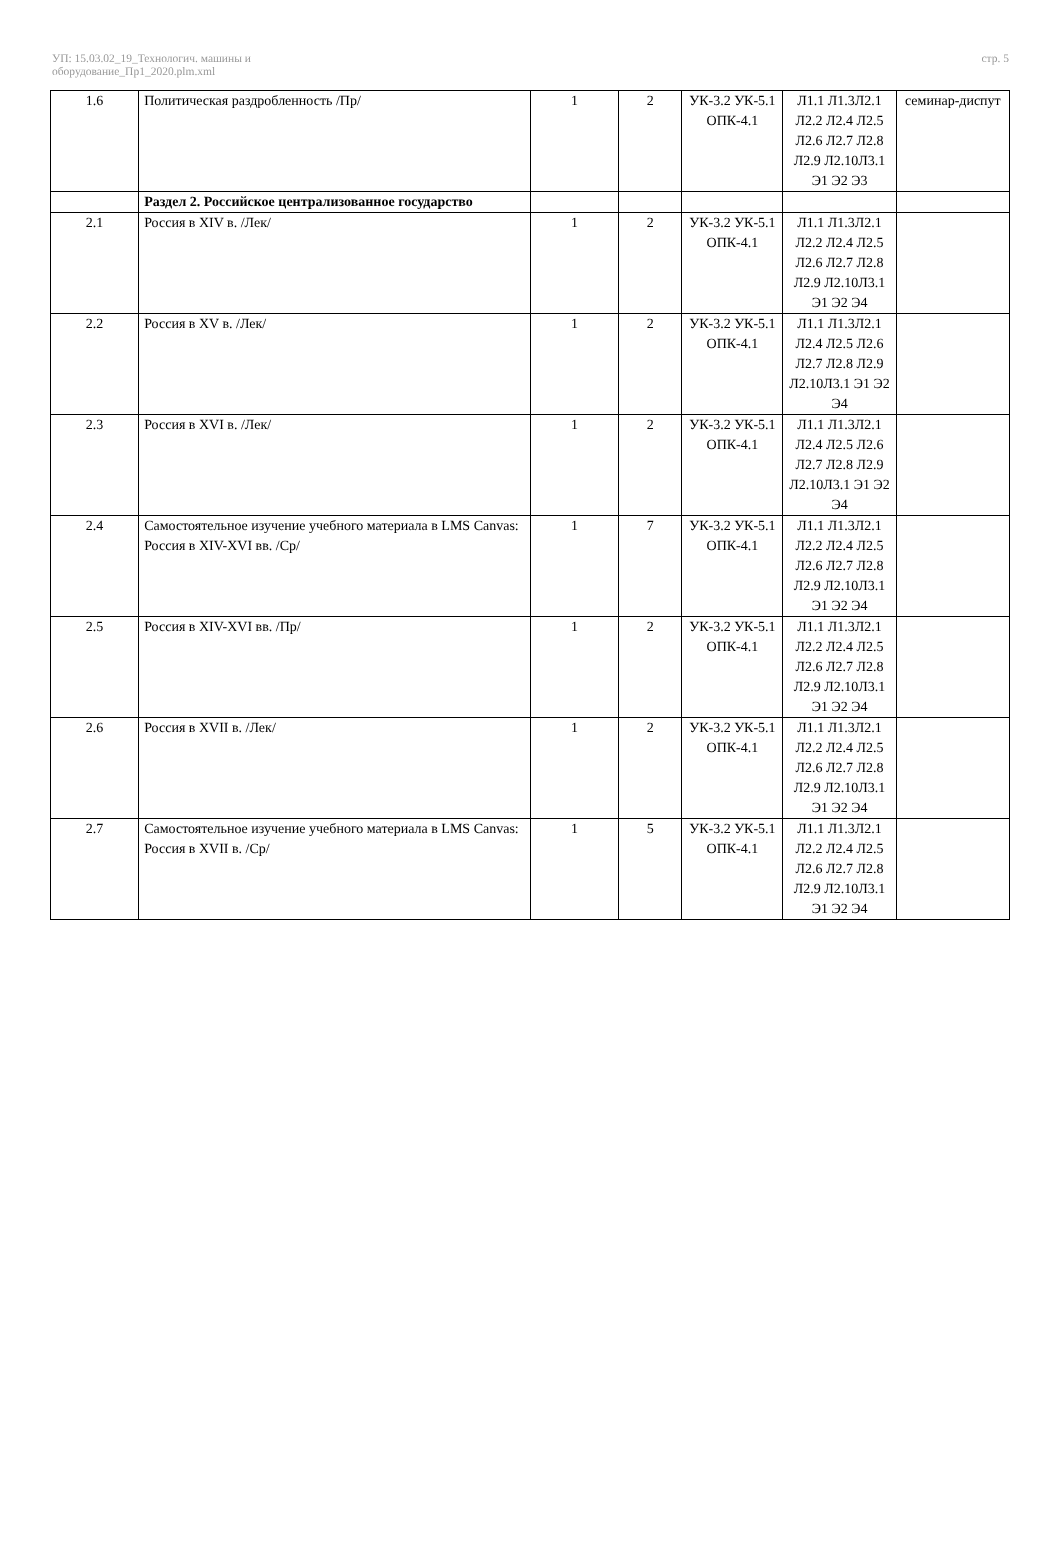УП: 15.03.02_19_Технологич. машины и
оборудование_Пр1_2020.plm.xml
стр. 5
| 1.6 | Политическая раздробленность /Пр/ | 1 | 2 | УК-3.2 УК-5.1 ОПК-4.1 | Л1.1 Л1.3Л2.1 Л2.2 Л2.4 Л2.5 Л2.6 Л2.7 Л2.8 Л2.9 Л2.10Л3.1 Э1 Э2 Э3 | семинар-диспут |
| | Раздел 2. Российское централизованное государство | | | | | |
| 2.1 | Россия в XIV в. /Лек/ | 1 | 2 | УК-3.2 УК-5.1 ОПК-4.1 | Л1.1 Л1.3Л2.1 Л2.2 Л2.4 Л2.5 Л2.6 Л2.7 Л2.8 Л2.9 Л2.10Л3.1 Э1 Э2 Э4 | |
| 2.2 | Россия в XV в. /Лек/ | 1 | 2 | УК-3.2 УК-5.1 ОПК-4.1 | Л1.1 Л1.3Л2.1 Л2.4 Л2.5 Л2.6 Л2.7 Л2.8 Л2.9 Л2.10Л3.1 Э1 Э2 Э4 | |
| 2.3 | Россия в XVI в. /Лек/ | 1 | 2 | УК-3.2 УК-5.1 ОПК-4.1 | Л1.1 Л1.3Л2.1 Л2.4 Л2.5 Л2.6 Л2.7 Л2.8 Л2.9 Л2.10Л3.1 Э1 Э2 Э4 | |
| 2.4 | Самостоятельное изучение учебного материала в LMS Canvas: Россия в XIV-XVI вв. /Ср/ | 1 | 7 | УК-3.2 УК-5.1 ОПК-4.1 | Л1.1 Л1.3Л2.1 Л2.2 Л2.4 Л2.5 Л2.6 Л2.7 Л2.8 Л2.9 Л2.10Л3.1 Э1 Э2 Э4 | |
| 2.5 | Россия в XIV-XVI вв. /Пр/ | 1 | 2 | УК-3.2 УК-5.1 ОПК-4.1 | Л1.1 Л1.3Л2.1 Л2.2 Л2.4 Л2.5 Л2.6 Л2.7 Л2.8 Л2.9 Л2.10Л3.1 Э1 Э2 Э4 | |
| 2.6 | Россия в XVII в. /Лек/ | 1 | 2 | УК-3.2 УК-5.1 ОПК-4.1 | Л1.1 Л1.3Л2.1 Л2.2 Л2.4 Л2.5 Л2.6 Л2.7 Л2.8 Л2.9 Л2.10Л3.1 Э1 Э2 Э4 | |
| 2.7 | Самостоятельное изучение учебного материала в LMS Canvas: Россия в XVII в. /Ср/ | 1 | 5 | УК-3.2 УК-5.1 ОПК-4.1 | Л1.1 Л1.3Л2.1 Л2.2 Л2.4 Л2.5 Л2.6 Л2.7 Л2.8 Л2.9 Л2.10Л3.1 Э1 Э2 Э4 | |